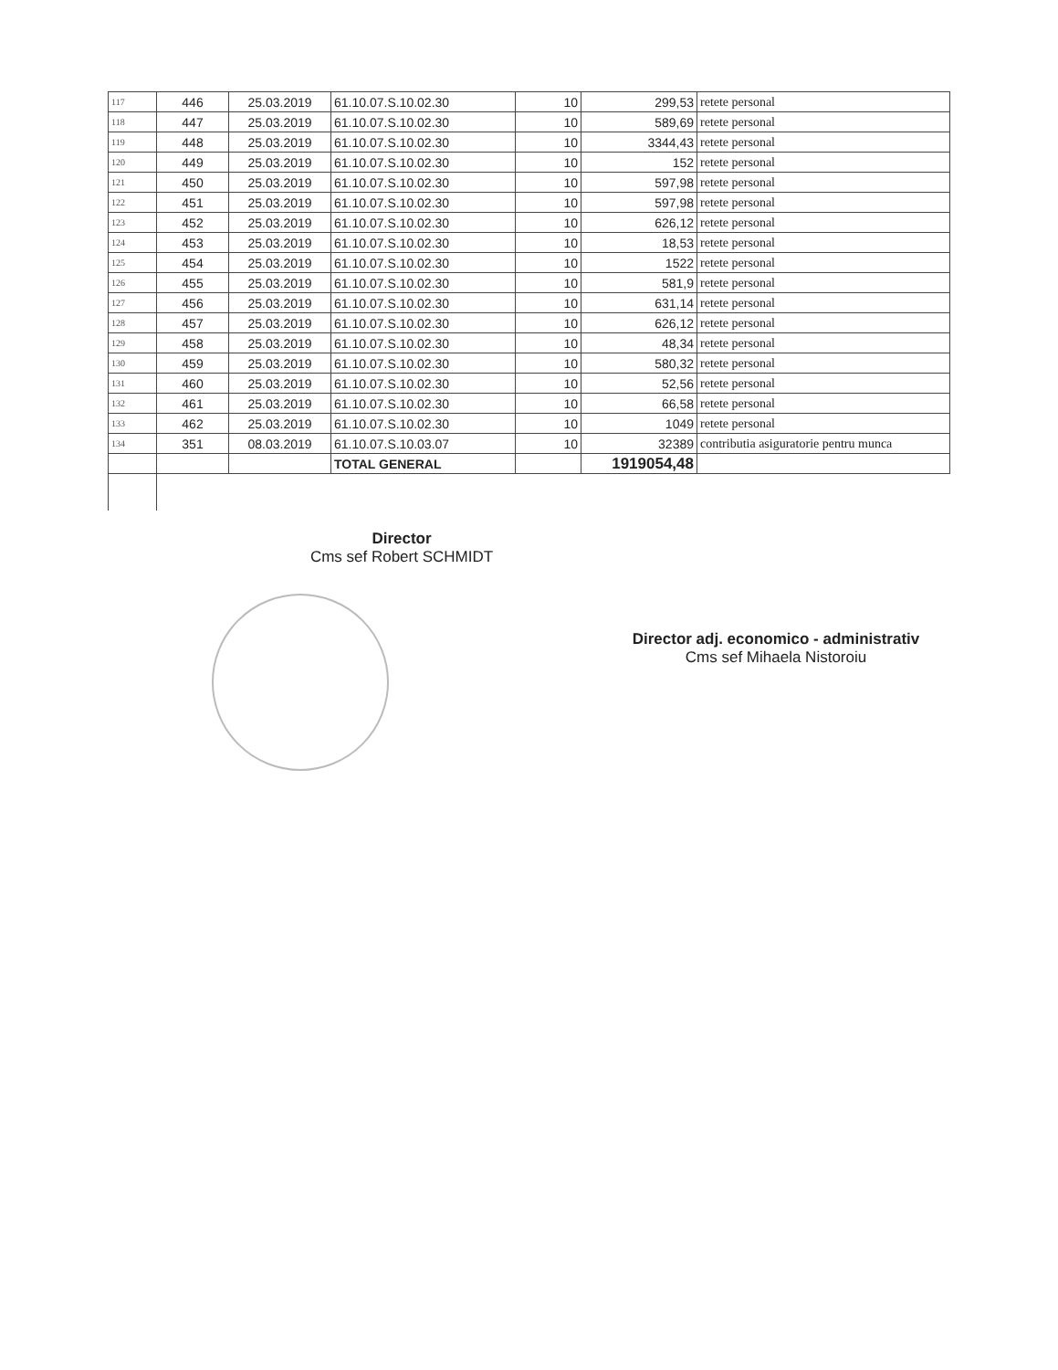| 117 | 446 | 25.03.2019 | 61.10.07.S.10.02.30 | 10 | 299,53 | retete personal |
| 118 | 447 | 25.03.2019 | 61.10.07.S.10.02.30 | 10 | 589,69 | retete personal |
| 119 | 448 | 25.03.2019 | 61.10.07.S.10.02.30 | 10 | 3344,43 | retete personal |
| 120 | 449 | 25.03.2019 | 61.10.07.S.10.02.30 | 10 | 152 | retete personal |
| 121 | 450 | 25.03.2019 | 61.10.07.S.10.02.30 | 10 | 597,98 | retete personal |
| 122 | 451 | 25.03.2019 | 61.10.07.S.10.02.30 | 10 | 597,98 | retete personal |
| 123 | 452 | 25.03.2019 | 61.10.07.S.10.02.30 | 10 | 626,12 | retete personal |
| 124 | 453 | 25.03.2019 | 61.10.07.S.10.02.30 | 10 | 18,53 | retete personal |
| 125 | 454 | 25.03.2019 | 61.10.07.S.10.02.30 | 10 | 1522 | retete personal |
| 126 | 455 | 25.03.2019 | 61.10.07.S.10.02.30 | 10 | 581,9 | retete personal |
| 127 | 456 | 25.03.2019 | 61.10.07.S.10.02.30 | 10 | 631,14 | retete personal |
| 128 | 457 | 25.03.2019 | 61.10.07.S.10.02.30 | 10 | 626,12 | retete personal |
| 129 | 458 | 25.03.2019 | 61.10.07.S.10.02.30 | 10 | 48,34 | retete personal |
| 130 | 459 | 25.03.2019 | 61.10.07.S.10.02.30 | 10 | 580,32 | retete personal |
| 131 | 460 | 25.03.2019 | 61.10.07.S.10.02.30 | 10 | 52,56 | retete personal |
| 132 | 461 | 25.03.2019 | 61.10.07.S.10.02.30 | 10 | 66,58 | retete personal |
| 133 | 462 | 25.03.2019 | 61.10.07.S.10.02.30 | 10 | 1049 | retete personal |
| 134 | 351 | 08.03.2019 | 61.10.07.S.10.03.07 | 10 | 32389 | contributia asiguratorie pentru munca |
| | | | TOTAL GENERAL | | 1919054,48 | |
Director
Cms sef Robert SCHMIDT
Director adj. economico - administrativ
Cms sef Mihaela Nistoroiu